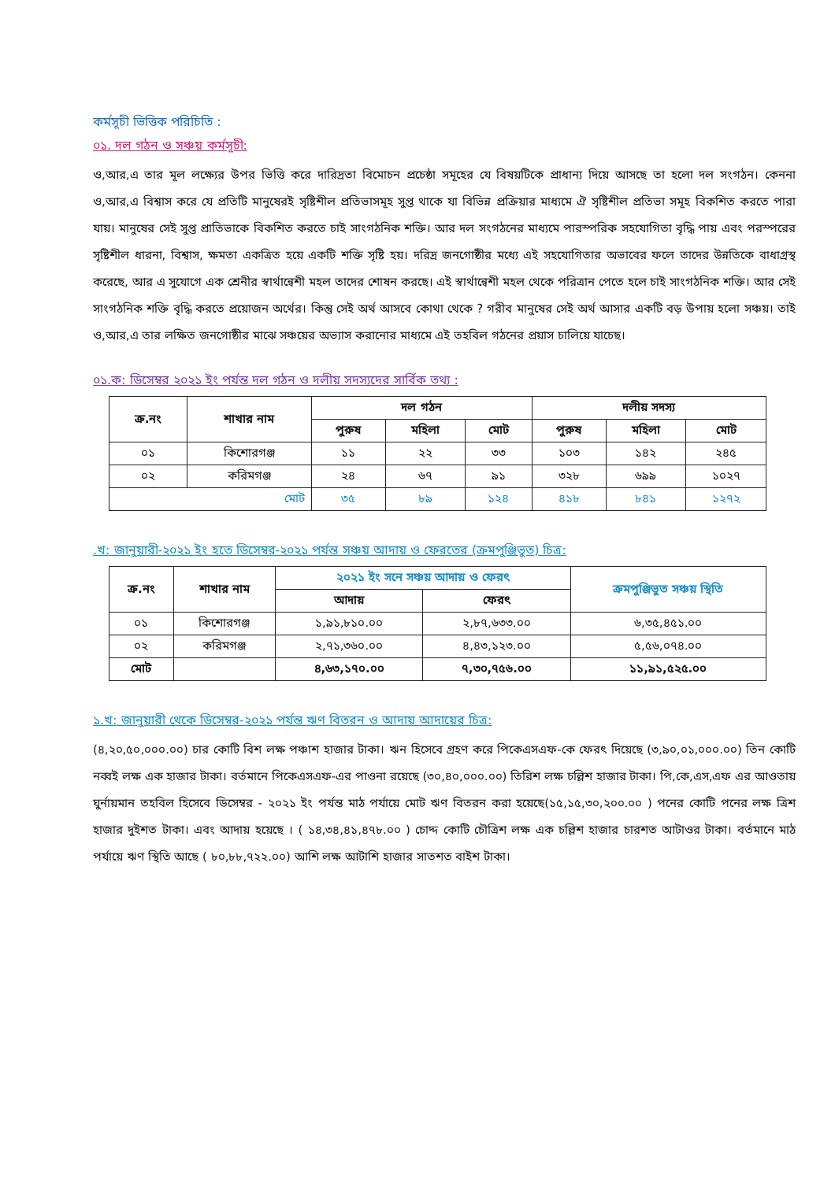কর্মসূচী ভিত্তিক পরিচিতি :
০১. দল গঠন ও সঞ্চয় কর্মসূচী:
ও,আর,এ তার মূল লক্ষ্যের উপর ভিত্তি করে দারিদ্রতা বিমোচন প্রচেষ্ঠা সমূহের যে বিষয়টিকে প্রাধান্য দিয়ে আসছে তা হলো দল সংগঠন। কেননা ও,আর,এ বিশ্বাস করে যে প্রতিটি মানুষেরই সৃষ্টিশীল প্রতিভাসমূহ সুপ্ত থাকে যা বিভিন্ন প্রক্রিয়ার মাধ্যমে ঐ সৃষ্টিশীল প্রতিভা সমূহ বিকশিত করতে পারা যায়। মানুষের সেই সুপ্ত প্রাতিভাকে বিকশিত করতে চাই সাংগঠনিক শক্তি। আর দল সংগঠনের মাধ্যমে পারস্পরিক সহযোগিতা বৃদ্ধি পায় এবং পরস্পরের সৃষ্টিশীল ধারনা, বিশ্বাস, ক্ষমতা একত্রিত হয়ে একটি শক্তি সৃষ্টি হয়। দরিদ্র জনগোষ্ঠীর মধ্যে এই সহযোগিতার অভাবের ফলে তাদের উন্নতিকে বাধাগ্রস্থ করেছে, আর এ সুযোগে এক শ্রেনীর স্বার্থান্বেশী মহল তাদের শোষন করছে। এই স্বার্থান্বেশী মহল থেকে পরিত্রান পেতে হলে চাই সাংগঠনিক শক্তি। আর সেই সাংগঠনিক শক্তি বৃদ্ধি করতে প্রয়োজন অর্থের। কিন্তু সেই অর্থ আসবে কোথা থেকে ? গরীব মানুষের সেই অর্থ আসার একটি বড় উপায় হলো সঞ্চয়। তাই ও,আর,এ তার লক্ষিত জনগোষ্ঠীর মাঝে সঞ্চয়ের অভ্যাস করানোর মাধ্যমে এই তহবিল গঠনের প্রয়াস চালিয়ে যাচেছ।
০১.ক: ডিসেম্বর ২০২১ ইং পর্যন্ত দল গঠন ও দলীয় সদস্যদের সার্বিক তথ্য :
| ক্র.নং | শাখার নাম | দল গঠন | | | দলীয় সদস্য | | |
| --- | --- | --- | --- | --- | --- | --- | --- |
| | | পুরুষ | মহিলা | মোট | পুরুষ | মহিলা | মোট |
| ০১ | কিশোরগঞ্জ | ১১ | ২২ | ৩৩ | ১০৩ | ১৪২ | ২৪৫ |
| ০২ | করিমগঞ্জ | ২৪ | ৬৭ | ৯১ | ৩২৮ | ৬৯৯ | ১০২৭ |
| মোট | | ৩৫ | ৮৯ | ১২৪ | ৪১৮ | ৮৪১ | ১২৭২ |
.খ: জানুয়ারী-২০২১ ইং হতে ডিসেম্বর-২০২১ পর্যন্ত সঞ্চয় আদায় ও ফেরতের (ক্রমপুঞ্জিভুত) চিত্র:
| ক্র.নং | শাখার নাম | ২০২১ ইং সনে সঞ্চয় আদায় ও ফেরৎ | | ক্রমপুঞ্জিভুত সঞ্চয় স্থিতি |
| --- | --- | --- | --- | --- |
| | | আদায় | ফেরৎ | |
| ০১ | কিশোরগঞ্জ | ১,৯১,৮১০.০০ | ২,৮৭,৬৩৩.০০ | ৬,৩৫,৪৫১.০০ |
| ০২ | করিমগঞ্জ | ২,৭১,৩৬০.০০ | ৪,৪৩,১২৩.০০ | ৫,৫৬,০৭৪.০০ |
| মোট | | ৪,৬৩,১৭০.০০ | ৭,৩০,৭৫৬.০০ | ১১,৯১,৫২৫.০০ |
১.খ: জানুয়ারী থেকে ডিসেম্বর-২০২১ পর্যন্ত ঋণ বিতরন ও আদায় আদায়ের চিত্র:
(৪,২০,৫০,০০০.০০) চার কোটি বিশ লক্ষ পঞ্চাশ হাজার টাকা। ঋন হিসেবে গ্রহণ করে পিকেএসএফ-কে ফেরৎ দিয়েছে (৩,৯০,০১,০০০.০০) তিন কোটি নব্বই লক্ষ এক হাজার টাকা। বর্তমানে পিকেএসএফ-এর পাওনা রয়েছে (৩০,৪০,০০০.০০) তিরিশ লক্ষ চল্লিশ হাজার টাকা। পি,কে,এস,এফ এর আওতায় ঘুর্নায়মান তহবিল হিসেবে ডিসেম্বর - ২০২১ ইং পর্যন্ত মাঠ পর্যায়ে মোট ঋণ বিতরন করা হয়েছে(১৫,১৫,৩০,২০০.০০ ) পনের কোটি পনের লক্ষ ত্রিশ হাজার দুইশত টাকা। এবং আদায় হয়েছে । ( ১৪,৩৪,৪১,৪৭৮.০০ ) চোদ্দ কোটি চৌত্রিশ লক্ষ এক চল্লিশ হাজার চারশত আটাওর টাকা। বর্তমানে মাঠ পর্যায়ে ঋণ স্থিতি আছে ( ৮০,৮৮,৭২২.০০) আশি লক্ষ আটাশি হাজার সাতশত বাইশ টাকা।